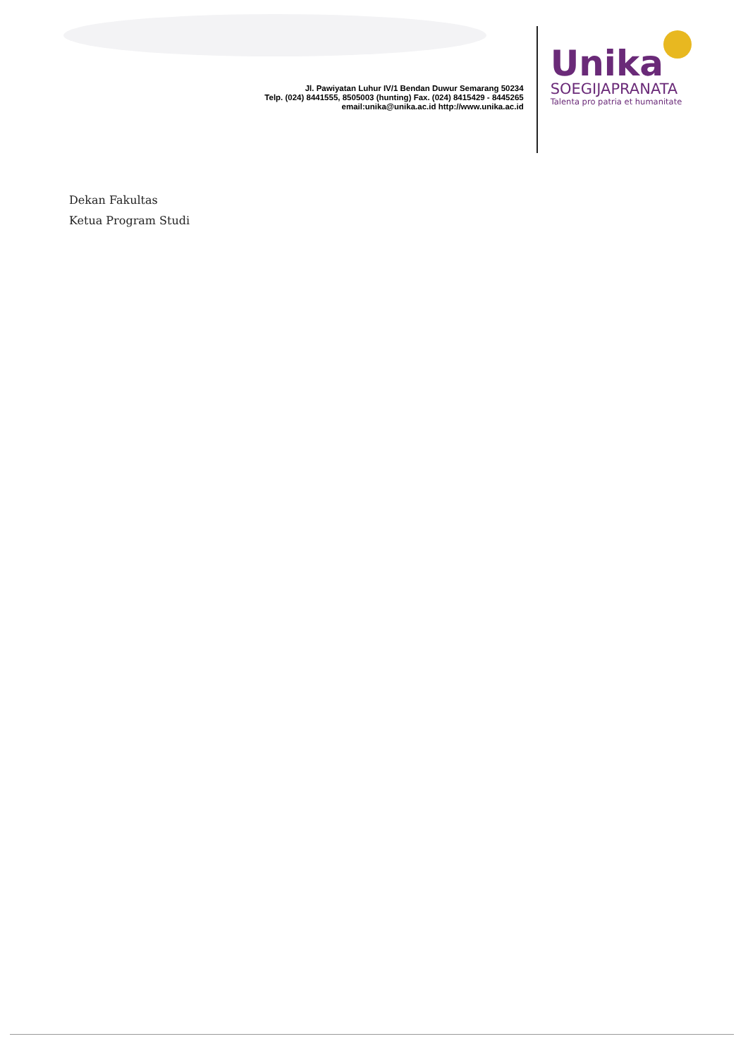Jl. Pawiyatan Luhur IV/1 Bendan Duwur Semarang 50234
Telp. (024) 8441555, 8505003 (hunting) Fax. (024) 8415429 - 8445265
email:unika@unika.ac.id http://www.unika.ac.id
Unika
SOEGIJAPRANATA
Talenta pro patria et humanitate
Dekan Fakultas
Ketua Program Studi